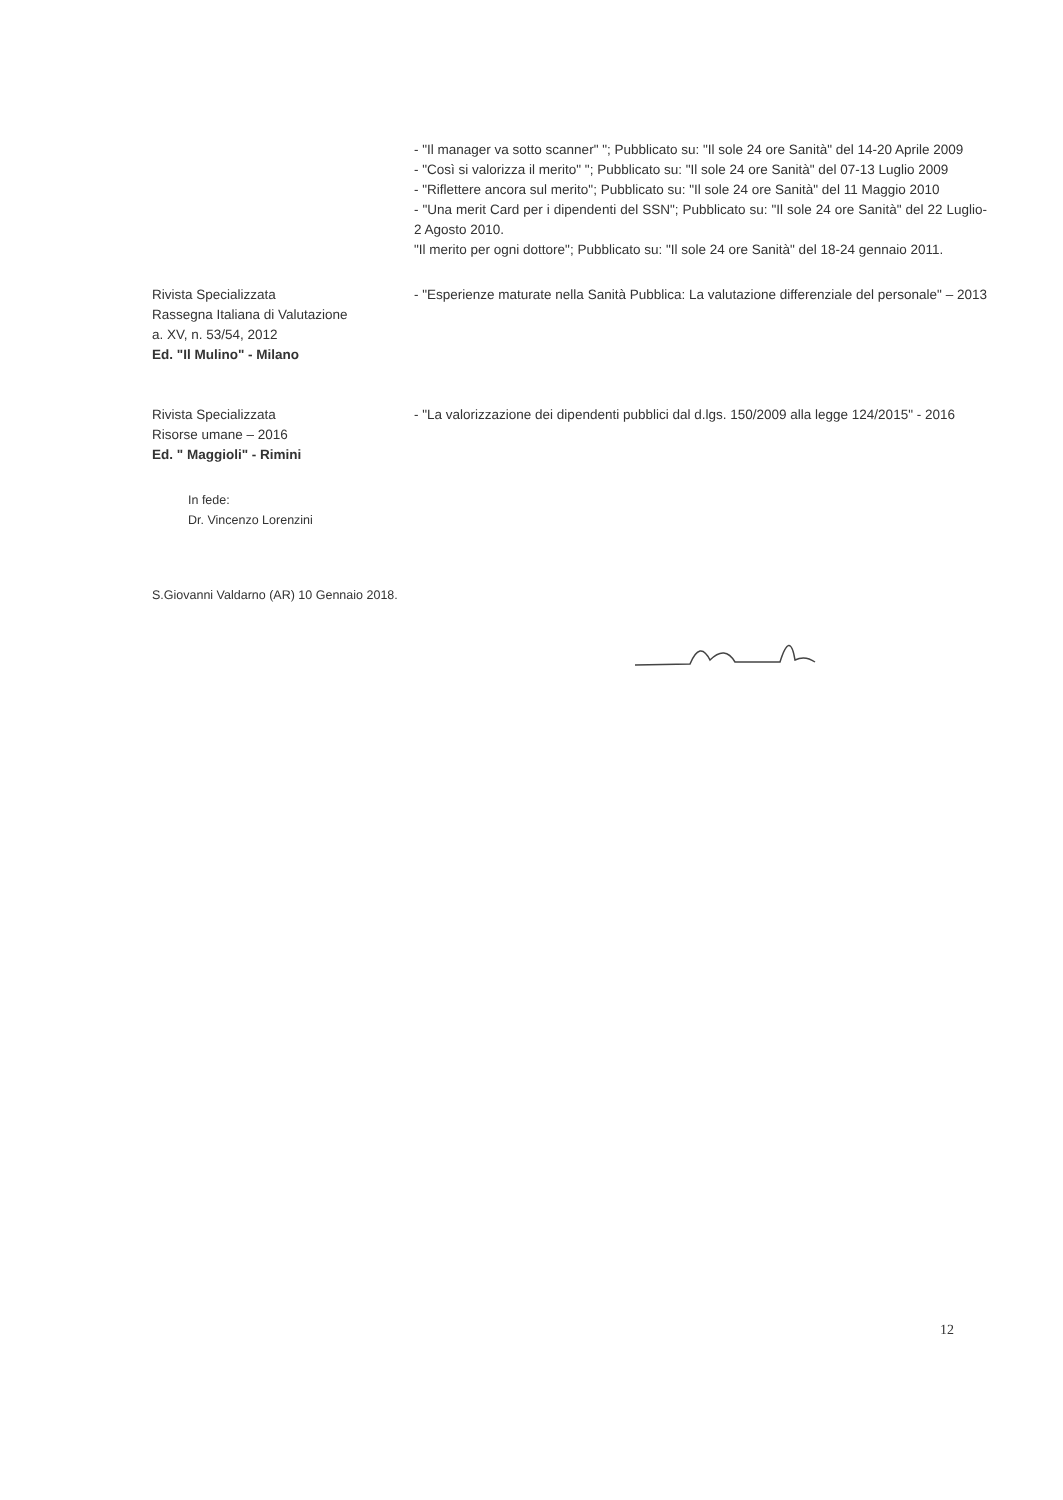- "Il manager va sotto scanner" "; Pubblicato su: "Il sole 24 ore Sanità" del 14-20 Aprile 2009
- "Così si valorizza il merito" "; Pubblicato su: "Il sole 24 ore Sanità" del 07-13 Luglio 2009
- "Riflettere ancora sul merito"; Pubblicato su: "Il sole 24 ore Sanità" del 11 Maggio 2010
- "Una merit Card per i dipendenti del SSN"; Pubblicato su: "Il sole 24 ore Sanità" del 22 Luglio- 2 Agosto 2010.
"Il merito per ogni dottore"; Pubblicato su: "Il sole 24 ore Sanità" del 18-24 gennaio 2011.
Rivista Specializzata
Rassegna Italiana di Valutazione
a. XV, n. 53/54, 2012
Ed. "Il Mulino" - Milano
- "Esperienze maturate nella Sanità Pubblica: La valutazione differenziale del personale" – 2013
Rivista Specializzata
Risorse umane – 2016
Ed. " Maggioli" - Rimini
- "La valorizzazione dei dipendenti pubblici dal d.lgs. 150/2009 alla legge 124/2015" - 2016
In fede:
Dr. Vincenzo Lorenzini
S.Giovanni Valdarno (AR) 10 Gennaio 2018.
12